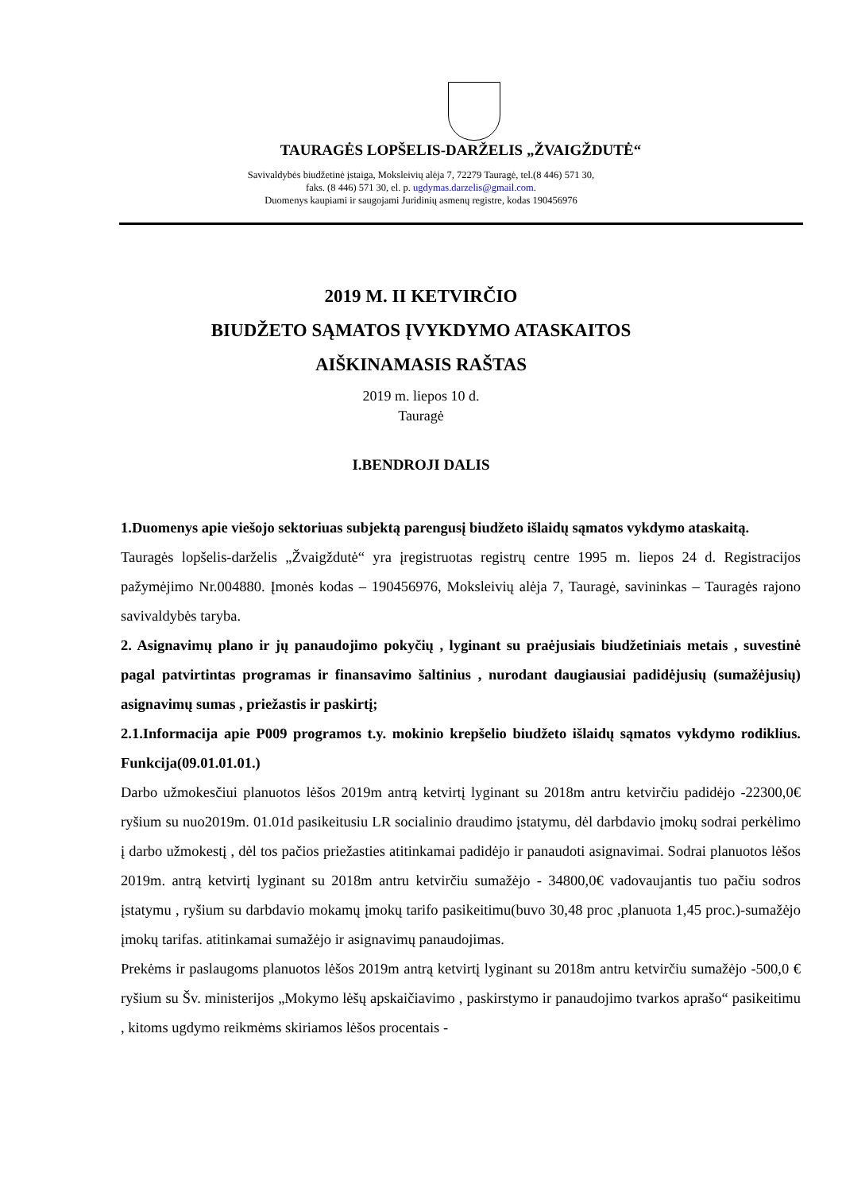TAURAGĖS LOPŠELIS-DARŽELIS „ŽVAIGŽDUTĖ“
Savivaldybės biudžetinė įstaiga, Moksleivių alėja 7, 72279 Tauragė, tel.(8 446) 571 30,
faks. (8 446) 571 30, el. p. ugdymas.darzelis@gmail.com.
Duomenys kaupiami ir saugojami Juridinių asmenų registre, kodas 190456976
2019 M. II KETVIRČIO
BIUDŽETO SĄMATOS ĮVYKDYMO ATASKAITOS
AIŠKINAMASIS RAŠTAS
2019 m. liepos 10 d.
Tauragė
I.BENDROJI DALIS
1.Duomenys apie viešojo sektoriuas subjektą parengusį biudžeto išlaidų sąmatos vykdymo ataskaitą.
Tauragės lopšelis-darželis „Žvaigždutė“ yra įregistruotas registrų centre 1995 m. liepos 24 d. Registracijos pažymėjimo Nr.004880. Įmonės kodas – 190456976, Moksleivių alėja 7, Tauragė, savininkas – Tauragės rajono savivaldybės taryba.
2. Asignavimų plano ir jų panaudojimo pokyčių , lyginant su praėjusiais biudžetiniais metais , suvestinė pagal patvirtintas programas ir finansavimo šaltinius , nurodant daugiausiai padidėjusių (sumažėjusių) asignavimų sumas , priežastis ir paskirtį;
2.1.Informacija apie P009 programos t.y. mokinio krepšelio biudžeto išlaidų sąmatos vykdymo rodiklius. Funkcija(09.01.01.01.)
Darbo užmokesčiui planuotos lėšos 2019m antrą ketvirtį lyginant su 2018m antru ketvirčiu padidėjo -22300,0€ ryšium su nuo2019m. 01.01d pasikeitusiu LR socialinio draudimo įstatymu, dėl darbdavio įmokų sodrai perkėlimo į darbo užmokestį , dėl tos pačios priežasties atitinkamai padidėjo ir panaudoti asignavimai. Sodrai planuotos lėšos 2019m. antrą ketvirtį lyginant su 2018m antru ketvirčiu sumažėjo - 34800,0€ vadovaujantis tuo pačiu sodros įstatymu , ryšium su darbdavio mokamų įmokų tarifo pasikeitimu(buvo 30,48 proc ,planuota 1,45 proc.)-sumažėjo įmokų tarifas. atitinkamai sumažėjo ir asignavimų panaudojimas.
Prekėms ir paslaugoms planuotos lėšos 2019m antrą ketvirtį lyginant su 2018m antru ketvirčiu sumažėjo -500,0 € ryšium su Šv. ministerijos „Mokymo lėšų apskaičiavimo , paskirstymo ir panaudojimo tvarkos aprašo“ pasikeitimu , kitoms ugdymo reikmėms skiriamos lėšos procentais -